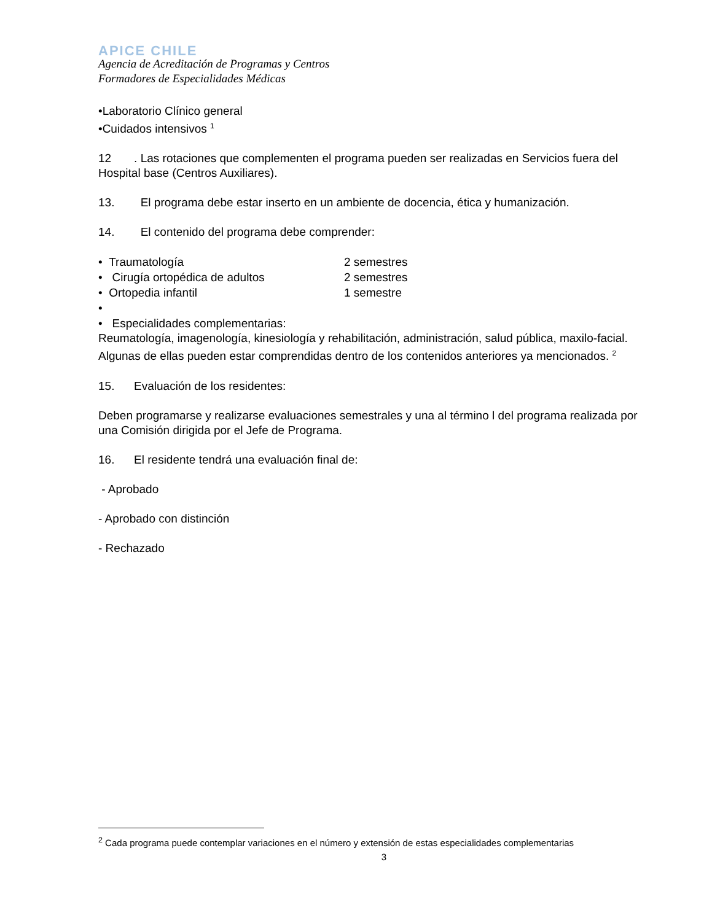APICE CHILE
Agencia de Acreditación de Programas y Centros
Formadores de Especialidades Médicas
•Laboratorio Clínico general
•Cuidados intensivos <sup>1</sup>
12 . Las rotaciones que complementen el programa pueden ser realizadas en Servicios fuera del Hospital base (Centros Auxiliares).
13. El programa debe estar inserto en un ambiente de docencia, ética y humanización.
14. El contenido del programa debe comprender:
• Traumatología 2 semestres
• Cirugía ortopédica de adultos 2 semestres
• Ortopedia infantil 1 semestre
•
• Especialidades complementarias:
Reumatología, imagenología, kinesiología y rehabilitación, administración, salud pública, maxilo-facial. Algunas de ellas pueden estar comprendidas dentro de los contenidos anteriores ya mencionados. <sup>2</sup>
15. Evaluación de los residentes:
Deben programarse y realizarse evaluaciones semestrales y una al término l del programa realizada por una Comisión dirigida por el Jefe de Programa.
16. El residente tendrá una evaluación final de:
- Aprobado
- Aprobado con distinción
- Rechazado
<sup>2</sup> Cada programa puede contemplar variaciones en el número y extensión de estas especialidades complementarias
3